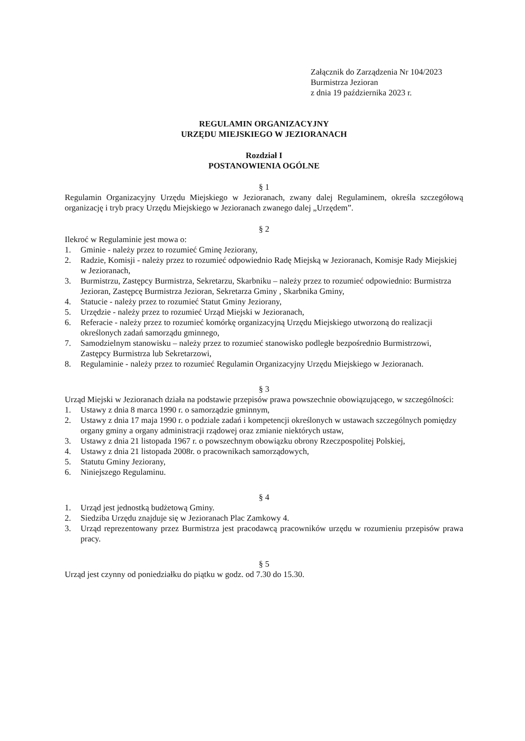Załącznik do Zarządzenia Nr 104/2023
Burmistrza Jezioran
z dnia 19 października 2023 r.
REGULAMIN ORGANIZACYJNY
URZĘDU MIEJSKIEGO W JEZIORANACH
Rozdział I
POSTANOWIENIA OGÓLNE
§ 1
Regulamin Organizacyjny Urzędu Miejskiego w Jezioranach, zwany dalej Regulaminem, określa szczegółową organizację i tryb pracy Urzędu Miejskiego w Jezioranach zwanego dalej „Urzędem”.
§ 2
Ilekroć w Regulaminie jest mowa o:
1. Gminie - należy przez to rozumieć Gminę Jeziorany,
2. Radzie, Komisji - należy przez to rozumieć odpowiednio Radę Miejską w Jezioranach, Komisje Rady Miejskiej w Jezioranach,
3. Burmistrzu, Zastępcy Burmistrza, Sekretarzu, Skarbniku – należy przez to rozumieć odpowiednio: Burmistrza Jezioran, Zastępcę Burmistrza Jezioran, Sekretarza Gminy , Skarbnika Gminy,
4. Statucie - należy przez to rozumieć Statut Gminy Jeziorany,
5. Urzędzie - należy przez to rozumieć Urząd Miejski w Jezioranach,
6. Referacie - należy przez to rozumieć komórkę organizacyjną Urzędu Miejskiego utworzoną do realizacji określonych zadań samorządu gminnego,
7. Samodzielnym stanowisku – należy przez to rozumieć stanowisko podległe bezpośrednio Burmistrzowi, Zastępcy Burmistrza lub Sekretarzowi,
8. Regulaminie - należy przez to rozumieć Regulamin Organizacyjny Urzędu Miejskiego w Jezioranach.
§ 3
Urząd Miejski w Jezioranach działa na podstawie przepisów prawa powszechnie obowiązującego, w szczególności:
1. Ustawy z dnia 8 marca 1990 r. o samorządzie gminnym,
2. Ustawy z dnia 17 maja 1990 r. o podziale zadań i kompetencji określonych w ustawach szczególnych pomiędzy organy gminy a organy administracji rządowej oraz zmianie niektórych ustaw,
3. Ustawy z dnia 21 listopada 1967 r. o powszechnym obowiązku obrony Rzeczpospolitej Polskiej,
4. Ustawy z dnia 21 listopada 2008r. o pracownikach samorządowych,
5. Statutu Gminy Jeziorany,
6. Niniejszego Regulaminu.
§ 4
1. Urząd jest jednostką budżetową Gminy.
2. Siedziba Urzędu znajduje się w Jezioranach Plac Zamkowy 4.
3. Urząd reprezentowany przez Burmistrza jest pracodawcą pracowników urzędu w rozumieniu przepisów prawa pracy.
§ 5
Urząd jest czynny od poniedziałku do piątku w godz. od 7.30 do 15.30.